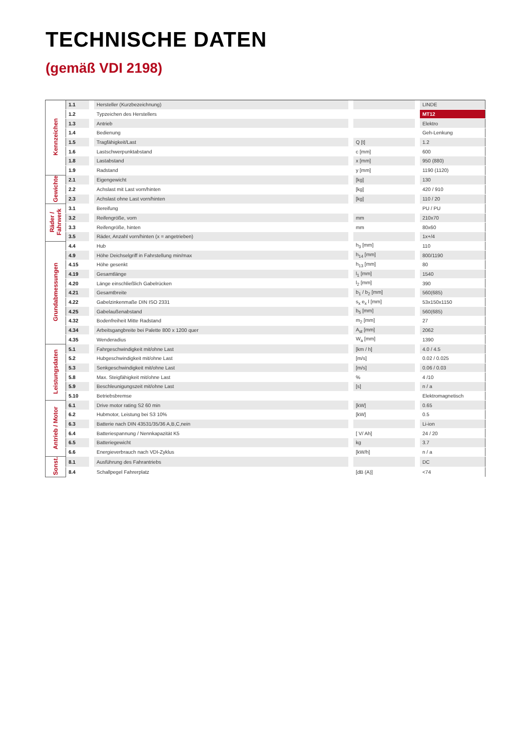TECHNISCHE DATEN
(gemäß VDI 2198)
| Kennzeichen | 1.1 | | Hersteller (Kurzbezeichnung) | | | | LINDE |
| | 1.2 | | Typzeichen des Herstellers | | | | MT12 |
| | 1.3 | | Antrieb | | | | Elektro |
| | 1.4 | | Bedienung | | | | Geh-Lenkung |
| | 1.5 | | Tragfähigkeit/Last | | Q [t] | | 1.2 |
| | 1.6 | | Lastschwerpunktabstand | | c [mm] | | 600 |
| | 1.8 | | Lastabstand | | x [mm] | | 950 (880) |
| | 1.9 | | Radstand | | y [mm] | | 1190 (1120) |
| Gewichte | 2.1 | | Eigengewicht | | [kg] | | 130 |
| | 2.2 | | Achslast mit Last vorn/hinten | | [kg] | | 420 / 910 |
| | 2.3 | | Achslast ohne Last vorn/hinten | | [kg] | | 110 / 20 |
| Räder / Fahrwerk | 3.1 | | Bereifung | | | | PU / PU |
| | 3.2 | | Reifengröße, vorn | | mm | | 210x70 |
| | 3.3 | | Reifengröße, hinten | | mm | | 80x60 |
| | 3.5 | | Räder, Anzahl vorn/hinten (x = angetrieben) | | | | 1x+/4 |
| Grundabmessungen | 4.4 | | Hub | | h<sub>3</sub> [mm] | | 110 |
| | 4.9 | | Höhe Deichselgriff in Fahrstellung min/max | | h<sub>14</sub> [mm] | | 800/1190 |
| | 4.15 | | Höhe gesenkt | | h<sub>13</sub> [mm] | | 80 |
| | 4.19 | | Gesamtlänge | | l<sub>1</sub> [mm] | | 1540 |
| | 4.20 | | Länge einschließlich Gabelrücken | | l<sub>2</sub> [mm] | | 390 |
| | 4.21 | | Gesamtbreite | | b<sub>1</sub> / b<sub>2</sub> [mm] | | 560(685) |
| | 4.22 | | Gabelzinkenmaße DIN ISO 2331 | | s<sub>x</sub> e<sub>x</sub> l [mm] | | 53x150x1150 |
| | 4.25 | | Gabelaußenabstand | | b<sub>5</sub> [mm] | | 560(685) |
| | 4.32 | | Bodenfreiheit Mitte Radstand | | m<sub>2</sub> [mm] | | 27 |
| | 4.34 | | Arbeitsgangbreite bei Palette 800 x 1200 quer | | A<sub>st</sub> [mm] | | 2062 |
| | 4.35 | | Wenderadius | | W<sub>a</sub> [mm] | | 1390 |
| Leistungsdaten | 5.1 | | Fahrgeschwindigkeit mit/ohne Last | | [km / h] | | 4.0 / 4.5 |
| | 5.2 | | Hubgeschwindigkeit mit/ohne Last | | [m/s] | | 0.02 / 0.025 |
| | 5.3 | | Senkgeschwindigkeit mit/ohne Last | | [m/s] | | 0.06 / 0.03 |
| | 5.8 | | Max. Steigfähigkeit mit/ohne Last | | % | | 4 /10 |
| | 5.9 | | Beschleunigungszeit mit/ohne Last | | [s] | | n / a |
| | 5.10 | | Betriebsbremse | | | | Elektromagnetisch |
| Antrieb / Motor | 6.1 | | Drive motor rating S2 60 min | | [kW] | | 0.65 |
| | 6.2 | | Hubmotor, Leistung bei S3 10% | | [kW] | | 0.5 |
| | 6.3 | | Batterie nach DIN 43531/35/36 A,B,C,nein | | | | Li-ion |
| | 6.4 | | Batteriespannung / Nennkapazität K5 | | [ V/ Ah] | | 24 / 20 |
| | 6.5 | | Batteriegewicht | | kg | | 3.7 |
| | 6.6 | | Energieverbrauch nach VDI-Zyklus | | [kW/h] | | n / a |
| Sonst. | 8.1 | | Ausführung des Fahrantriebs | | | | DC |
| | 8.4 | | Schallpegel Fahrerplatz | | [dB (A)] | | <74 |